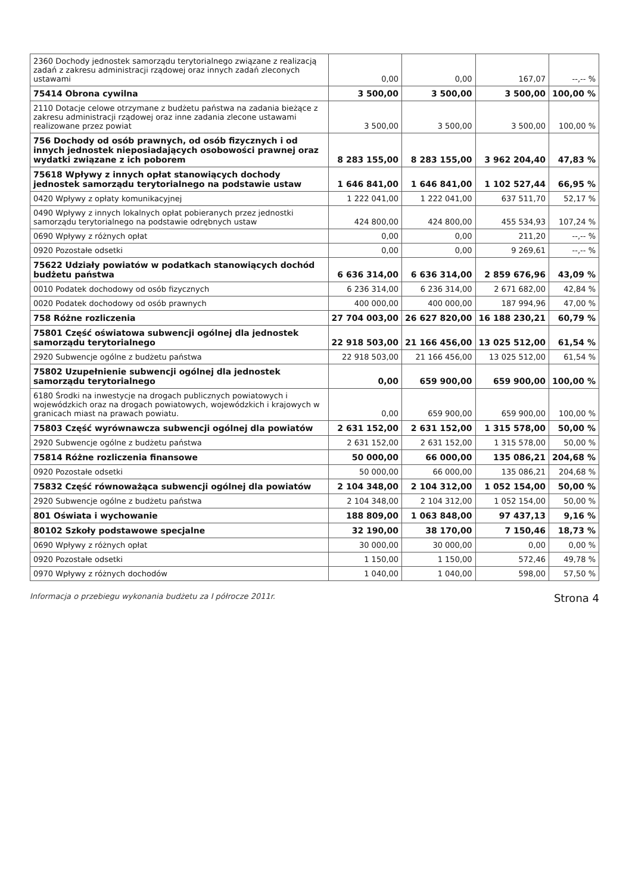| 2360 Dochody jednostek samorządu terytorialnego związane z realizacją zadań z zakresu administracji rządowej oraz innych zadań zleconych ustawami | 0,00 | 0,00 | 167,07 | --,-- % |
| 75414 Obrona cywilna | 3 500,00 | 3 500,00 | 3 500,00 | 100,00 % |
| 2110 Dotacje celowe otrzymane z budżetu państwa na zadania bieżące z zakresu administracji rządowej oraz inne zadania zlecone ustawami realizowane przez powiat | 3 500,00 | 3 500,00 | 3 500,00 | 100,00 % |
| 756 Dochody od osób prawnych, od osób fizycznych i od innych jednostek nieposiadających osobowości prawnej oraz wydatki związane z ich poborem | 8 283 155,00 | 8 283 155,00 | 3 962 204,40 | 47,83 % |
| 75618 Wpływy z innych opłat stanowiących dochody jednostek samorządu terytorialnego na podstawie ustaw | 1 646 841,00 | 1 646 841,00 | 1 102 527,44 | 66,95 % |
| 0420 Wpływy z opłaty komunikacyjnej | 1 222 041,00 | 1 222 041,00 | 637 511,70 | 52,17 % |
| 0490 Wpływy z innych lokalnych opłat pobieranych przez jednostki samorządu terytorialnego na podstawie odrębnych ustaw | 424 800,00 | 424 800,00 | 455 534,93 | 107,24 % |
| 0690 Wpływy z różnych opłat | 0,00 | 0,00 | 211,20 | --,-- % |
| 0920 Pozostałe odsetki | 0,00 | 0,00 | 9 269,61 | --,-- % |
| 75622 Udziały powiatów w podatkach stanowiących dochód budżetu państwa | 6 636 314,00 | 6 636 314,00 | 2 859 676,96 | 43,09 % |
| 0010 Podatek dochodowy od osób fizycznych | 6 236 314,00 | 6 236 314,00 | 2 671 682,00 | 42,84 % |
| 0020 Podatek dochodowy od osób prawnych | 400 000,00 | 400 000,00 | 187 994,96 | 47,00 % |
| 758 Różne rozliczenia | 27 704 003,00 | 26 627 820,00 | 16 188 230,21 | 60,79 % |
| 75801 Część oświatowa subwencji ogólnej dla jednostek samorządu terytorialnego | 22 918 503,00 | 21 166 456,00 | 13 025 512,00 | 61,54 % |
| 2920 Subwencje ogólne z budżetu państwa | 22 918 503,00 | 21 166 456,00 | 13 025 512,00 | 61,54 % |
| 75802 Uzupełnienie subwencji ogólnej dla jednostek samorządu terytorialnego | 0,00 | 659 900,00 | 659 900,00 | 100,00 % |
| 6180 Środki na inwestycje na drogach publicznych powiatowych i wojewódzkich oraz na drogach powiatowych, wojewódzkich i krajowych w granicach miast na prawach powiatu. | 0,00 | 659 900,00 | 659 900,00 | 100,00 % |
| 75803 Część wyrównawcza subwencji ogólnej dla powiatów | 2 631 152,00 | 2 631 152,00 | 1 315 578,00 | 50,00 % |
| 2920 Subwencje ogólne z budżetu państwa | 2 631 152,00 | 2 631 152,00 | 1 315 578,00 | 50,00 % |
| 75814 Różne rozliczenia finansowe | 50 000,00 | 66 000,00 | 135 086,21 | 204,68 % |
| 0920 Pozostałe odsetki | 50 000,00 | 66 000,00 | 135 086,21 | 204,68 % |
| 75832 Część równoważąca subwencji ogólnej dla powiatów | 2 104 348,00 | 2 104 312,00 | 1 052 154,00 | 50,00 % |
| 2920 Subwencje ogólne z budżetu państwa | 2 104 348,00 | 2 104 312,00 | 1 052 154,00 | 50,00 % |
| 801 Oświata i wychowanie | 188 809,00 | 1 063 848,00 | 97 437,13 | 9,16 % |
| 80102 Szkoły podstawowe specjalne | 32 190,00 | 38 170,00 | 7 150,46 | 18,73 % |
| 0690 Wpływy z różnych opłat | 30 000,00 | 30 000,00 | 0,00 | 0,00 % |
| 0920 Pozostałe odsetki | 1 150,00 | 1 150,00 | 572,46 | 49,78 % |
| 0970 Wpływy z różnych dochodów | 1 040,00 | 1 040,00 | 598,00 | 57,50 % |
Informacja o przebiegu wykonania budżetu za I półrocze 2011r. Strona 4